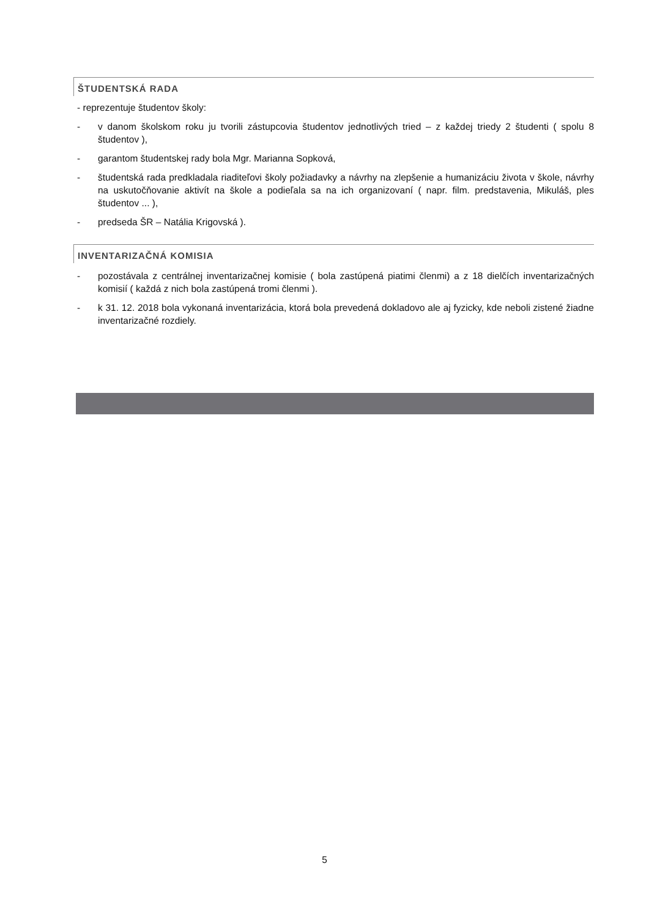ŠTUDENTSKÁ RADA
- reprezentuje študentov školy:
- v danom školskom roku ju tvorili zástupcovia študentov jednotlivých tried – z každej triedy 2 študenti ( spolu 8 študentov ),
- garantom študentskej rady bola Mgr. Marianna Sopková,
- študentská rada predkladala riaditeľovi školy požiadavky a návrhy na zlepšenie a humanizáciu života v škole, návrhy na uskutočňovanie aktivít na škole a podieľala sa na ich organizovaní ( napr. film. predstavenia, Mikuláš, ples študentov ... ),
- predseda ŠR – Natália Krigovská ).
INVENTARIZAČNÁ KOMISIA
- pozostávala z centrálnej inventarizačnej komisie ( bola zastúpená piatimi členmi) a z 18 dielčích inventarizačných komisií ( každá z nich bola zastúpená tromi členmi ).
- k 31. 12. 2018 bola vykonaná inventarizácia, ktorá bola prevedená dokladovo ale aj fyzicky, kde neboli zistené žiadne inventarizačné rozdiely.
5